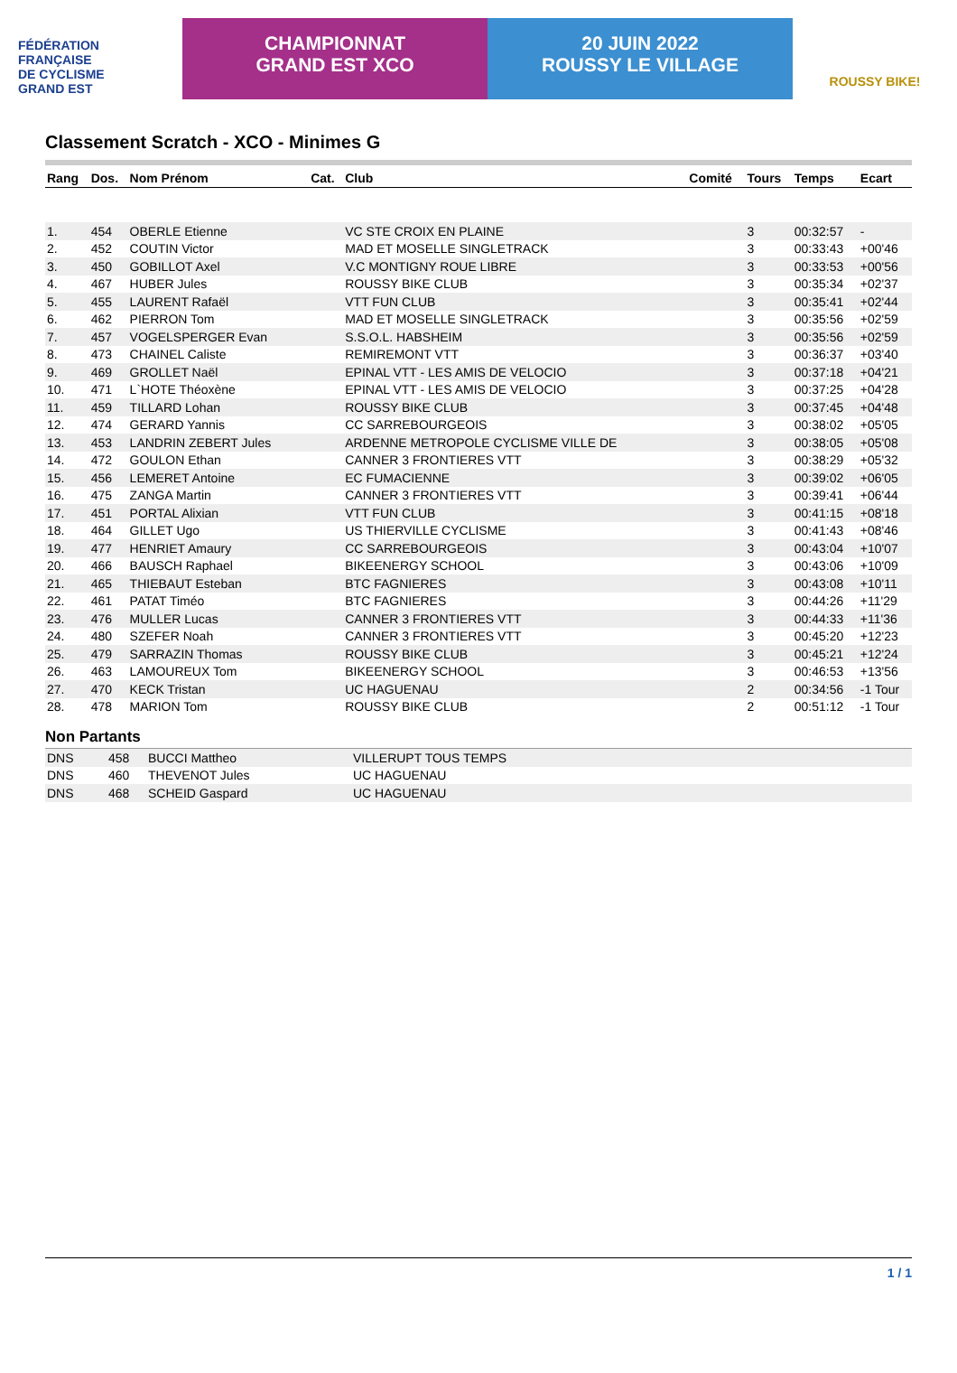FÉDÉRATION
FRANÇAISE
DE CYCLISME
GRAND EST
CHAMPIONNAT
GRAND EST XCO
20 JUIN 2022
ROUSSY LE VILLAGE
ROUSSY BIKE!
Classement Scratch - XCO - Minimes G
| Rang | Dos. | Nom Prénom | Cat. | Club | Comité | Tours | Temps | Ecart |
| --- | --- | --- | --- | --- | --- | --- | --- | --- |
| 1. | 454 | OBERLE Etienne | | VC STE CROIX EN PLAINE | | 3 | 00:32:57 | - |
| 2. | 452 | COUTIN Victor | | MAD ET MOSELLE SINGLETRACK | | 3 | 00:33:43 | +00'46 |
| 3. | 450 | GOBILLOT Axel | | V.C MONTIGNY ROUE LIBRE | | 3 | 00:33:53 | +00'56 |
| 4. | 467 | HUBER Jules | | ROUSSY BIKE CLUB | | 3 | 00:35:34 | +02'37 |
| 5. | 455 | LAURENT Rafaël | | VTT FUN CLUB | | 3 | 00:35:41 | +02'44 |
| 6. | 462 | PIERRON Tom | | MAD ET MOSELLE SINGLETRACK | | 3 | 00:35:56 | +02'59 |
| 7. | 457 | VOGELSPERGER Evan | | S.S.O.L. HABSHEIM | | 3 | 00:35:56 | +02'59 |
| 8. | 473 | CHAINEL Caliste | | REMIREMONT VTT | | 3 | 00:36:37 | +03'40 |
| 9. | 469 | GROLLET Naël | | EPINAL VTT - LES AMIS DE VELOCIO | | 3 | 00:37:18 | +04'21 |
| 10. | 471 | L`HOTE Théoxène | | EPINAL VTT - LES AMIS DE VELOCIO | | 3 | 00:37:25 | +04'28 |
| 11. | 459 | TILLARD Lohan | | ROUSSY BIKE CLUB | | 3 | 00:37:45 | +04'48 |
| 12. | 474 | GERARD Yannis | | CC SARREBOURGEOIS | | 3 | 00:38:02 | +05'05 |
| 13. | 453 | LANDRIN ZEBERT Jules | | ARDENNE METROPOLE CYCLISME VILLE DE | | 3 | 00:38:05 | +05'08 |
| 14. | 472 | GOULON Ethan | | CANNER 3 FRONTIERES VTT | | 3 | 00:38:29 | +05'32 |
| 15. | 456 | LEMERET Antoine | | EC FUMACIENNE | | 3 | 00:39:02 | +06'05 |
| 16. | 475 | ZANGA Martin | | CANNER 3 FRONTIERES VTT | | 3 | 00:39:41 | +06'44 |
| 17. | 451 | PORTAL Alixian | | VTT FUN CLUB | | 3 | 00:41:15 | +08'18 |
| 18. | 464 | GILLET Ugo | | US THIERVILLE CYCLISME | | 3 | 00:41:43 | +08'46 |
| 19. | 477 | HENRIET Amaury | | CC SARREBOURGEOIS | | 3 | 00:43:04 | +10'07 |
| 20. | 466 | BAUSCH Raphael | | BIKEENERGY SCHOOL | | 3 | 00:43:06 | +10'09 |
| 21. | 465 | THIEBAUT Esteban | | BTC FAGNIERES | | 3 | 00:43:08 | +10'11 |
| 22. | 461 | PATAT Timéo | | BTC FAGNIERES | | 3 | 00:44:26 | +11'29 |
| 23. | 476 | MULLER Lucas | | CANNER 3 FRONTIERES VTT | | 3 | 00:44:33 | +11'36 |
| 24. | 480 | SZEFER Noah | | CANNER 3 FRONTIERES VTT | | 3 | 00:45:20 | +12'23 |
| 25. | 479 | SARRAZIN Thomas | | ROUSSY BIKE CLUB | | 3 | 00:45:21 | +12'24 |
| 26. | 463 | LAMOUREUX Tom | | BIKEENERGY SCHOOL | | 3 | 00:46:53 | +13'56 |
| 27. | 470 | KECK Tristan | | UC HAGUENAU | | 2 | 00:34:56 | -1 Tour |
| 28. | 478 | MARION Tom | | ROUSSY BIKE CLUB | | 2 | 00:51:12 | -1 Tour |
Non Partants
| DNS | 458 | BUCCI Mattheo | VILLERUPT TOUS TEMPS |
| DNS | 460 | THEVENOT Jules | UC HAGUENAU |
| DNS | 468 | SCHEID Gaspard | UC HAGUENAU |
1 / 1